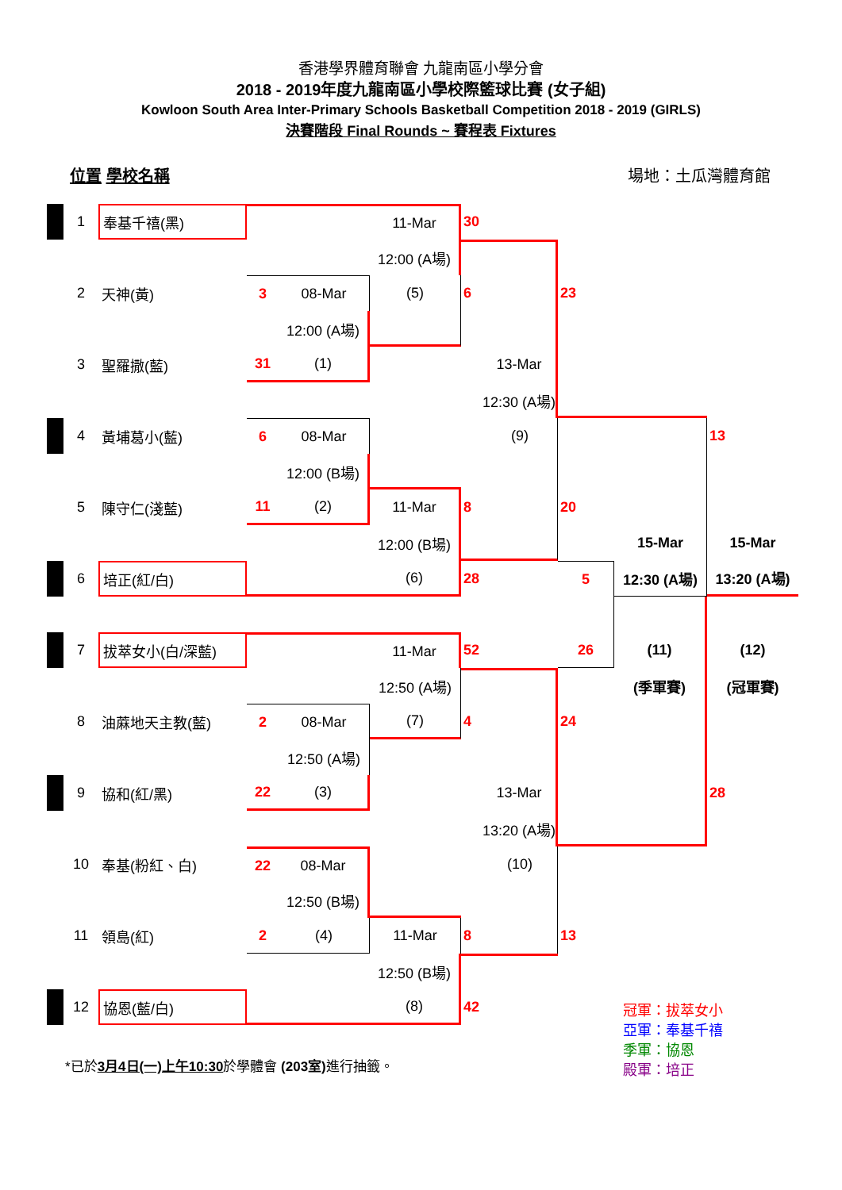香港學界體育聯會 九龍南區小學分會
2018 - 2019年度九龍南區小學校際籃球比賽 (女子組)
Kowloon South Area Inter-Primary Schools Basketball Competition 2018 - 2019 (GIRLS)
決賽階段 Final Rounds ~ 賽程表 Fixtures
位置 學校名稱 場地：土瓜灣體育館
| | 1 | 奉基千禧(黑) | | | 11-Mar | 30 | | | | |
| | | | | | 12:00 (A場) | | | | | |
| | 2 | 天神(黃) | 3 | 08-Mar | (5) | 6 | | 23 | | |
| | | | | 12:00 (A場) | | | | | | |
| | 3 | 聖羅撒(藍) | 31 | (1) | | | 13-Mar | | | |
| | | | | | | | 12:30 (A場) | | | |
| | 4 | 黃埔葛小(藍) | 6 | 08-Mar | | | (9) | | | 13 |
| | | | | 12:00 (B場) | | | | | | |
| | 5 | 陳守仁(淺藍) | 11 | (2) | 11-Mar | 8 | | 20 | | |
| | | | | | 12:00 (B場) | | | | 15-Mar | 15-Mar |
| | 6 | 培正(紅/白) | | | (6) | 28 | | 5 | 12:30 (A場) | 13:20 (A場) |
| | 7 | 拔萃女小(白/深藍) | | | 11-Mar | 52 | | 26 | (11) | (12) |
| | | | | | 12:50 (A場) | | | | (季軍賽) | (冠軍賽) |
| | 8 | 油蔴地天主教(藍) | 2 | 08-Mar | (7) | 4 | | 24 | | |
| | | | | 12:50 (A場) | | | | | | |
| | 9 | 協和(紅/黑) | 22 | (3) | | | 13-Mar | | | 28 |
| | | | | | | | 13:20 (A場) | | | |
| | 10 | 奉基(粉紅、白) | 22 | 08-Mar | | | (10) | | | |
| | | | | 12:50 (B場) | | | | | | |
| | 11 | 領島(紅) | 2 | (4) | 11-Mar | 8 | | 13 | | |
| | | | | | 12:50 (B場) | | | | | |
| | 12 | 協恩(藍/白) | | | (8) | 42 | | | | |
*已於3月4日(一)上午10:30於學體會 (203室) 進行抽籤。
冠軍：拔萃女小
亞軍：奉基千禧
季軍：協恩
殿軍：培正